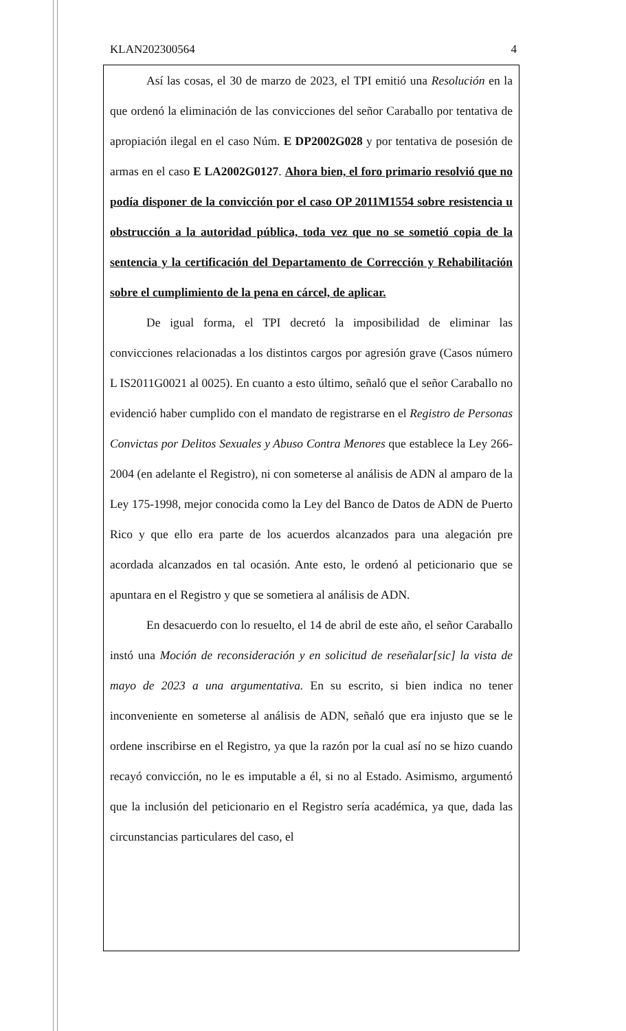KLAN202300564 4
Así las cosas, el 30 de marzo de 2023, el TPI emitió una Resolución en la que ordenó la eliminación de las convicciones del señor Caraballo por tentativa de apropiación ilegal en el caso Núm. E DP2002G028 y por tentativa de posesión de armas en el caso E LA2002G0127. Ahora bien, el foro primario resolvió que no podía disponer de la convicción por el caso OP 2011M1554 sobre resistencia u obstrucción a la autoridad pública, toda vez que no se sometió copia de la sentencia y la certificación del Departamento de Corrección y Rehabilitación sobre el cumplimiento de la pena en cárcel, de aplicar.
De igual forma, el TPI decretó la imposibilidad de eliminar las convicciones relacionadas a los distintos cargos por agresión grave (Casos número L IS2011G0021 al 0025). En cuanto a esto último, señaló que el señor Caraballo no evidenció haber cumplido con el mandato de registrarse en el Registro de Personas Convictas por Delitos Sexuales y Abuso Contra Menores que establece la Ley 266-2004 (en adelante el Registro), ni con someterse al análisis de ADN al amparo de la Ley 175-1998, mejor conocida como la Ley del Banco de Datos de ADN de Puerto Rico y que ello era parte de los acuerdos alcanzados para una alegación pre acordada alcanzados en tal ocasión. Ante esto, le ordenó al peticionario que se apuntara en el Registro y que se sometiera al análisis de ADN.
En desacuerdo con lo resuelto, el 14 de abril de este año, el señor Caraballo instó una Moción de reconsideración y en solicitud de reseñalar[sic] la vista de mayo de 2023 a una argumentativa. En su escrito, si bien indica no tener inconveniente en someterse al análisis de ADN, señaló que era injusto que se le ordene inscribirse en el Registro, ya que la razón por la cual así no se hizo cuando recayó convicción, no le es imputable a él, si no al Estado. Asimismo, argumentó que la inclusión del peticionario en el Registro sería académica, ya que, dada las circunstancias particulares del caso, el